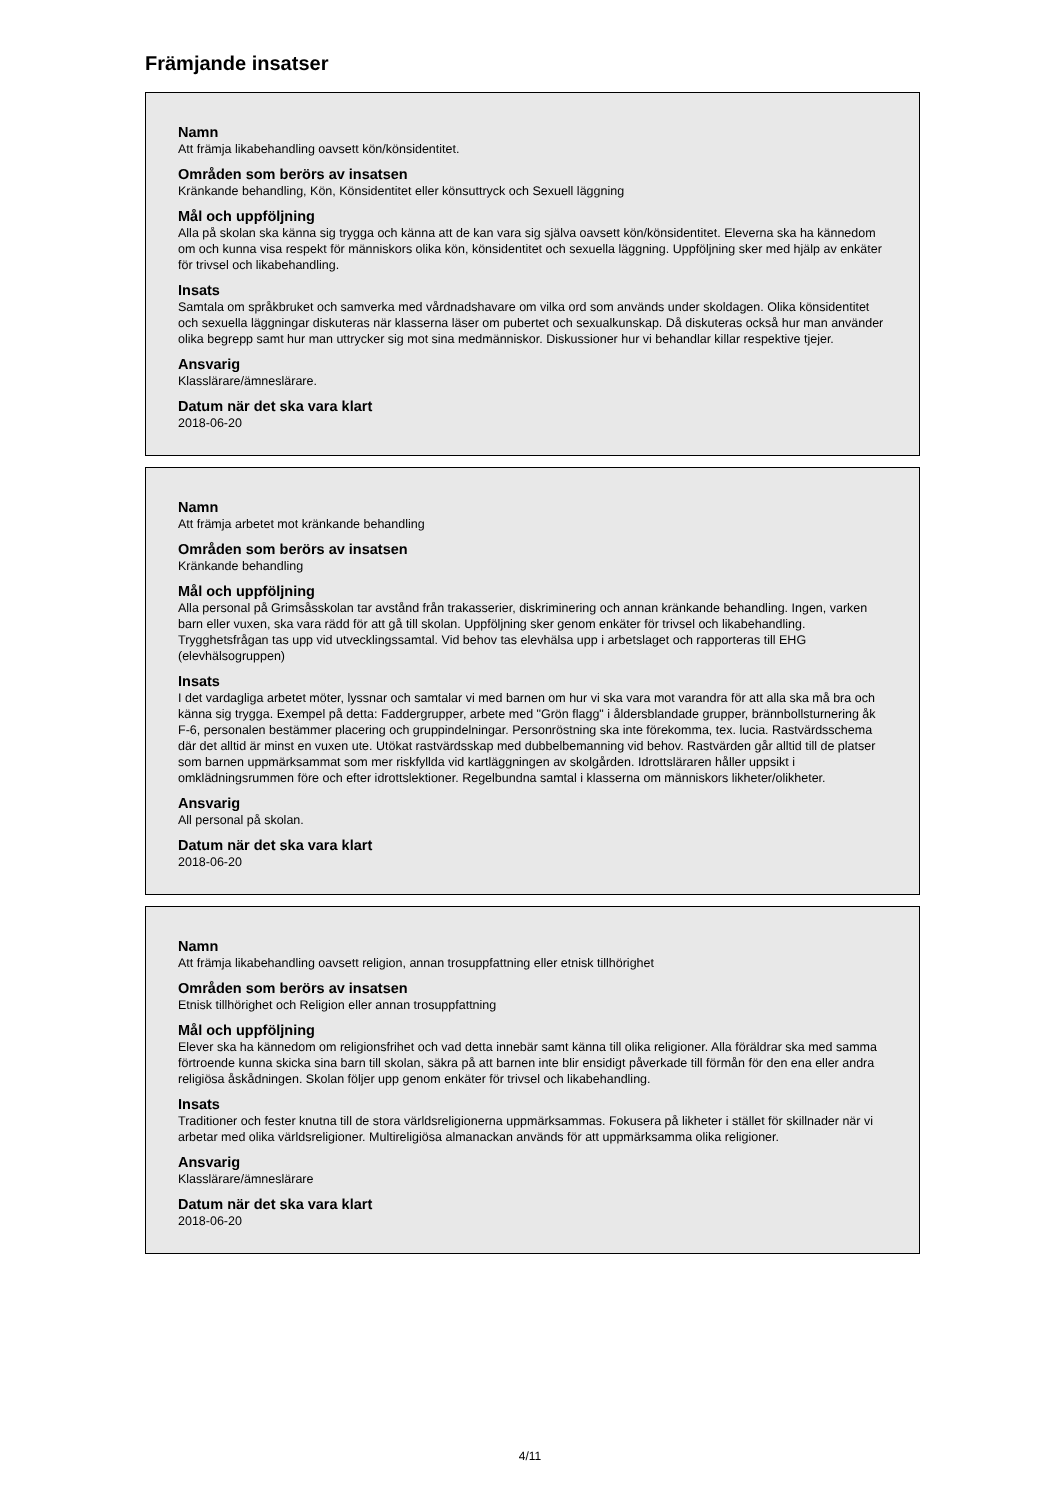Främjande insatser
Namn
Att främja likabehandling oavsett kön/könsidentitet.
Områden som berörs av insatsen
Kränkande behandling, Kön, Könsidentitet eller könsuttryck och Sexuell läggning
Mål och uppföljning
Alla på skolan ska känna sig trygga och känna att de kan vara sig själva oavsett kön/könsidentitet. Eleverna ska ha kännedom om och kunna visa respekt för människors olika kön, könsidentitet och sexuella läggning. Uppföljning sker med hjälp av enkäter för trivsel och likabehandling.
Insats
Samtala om språkbruket och samverka med vårdnadshavare om vilka ord som används under skoldagen. Olika könsidentitet och sexuella läggningar diskuteras när klasserna läser om pubertet och sexualkunskap. Då diskuteras också hur man använder olika begrepp samt hur man uttrycker sig mot sina medmänniskor. Diskussioner hur vi behandlar killar respektive tjejer.
Ansvarig
Klasslärare/ämneslärare.
Datum när det ska vara klart
2018-06-20
Namn
Att främja arbetet mot kränkande behandling
Områden som berörs av insatsen
Kränkande behandling
Mål och uppföljning
Alla personal på Grimsåsskolan tar avstånd från trakasserier, diskriminering och annan kränkande behandling. Ingen, varken barn eller vuxen, ska vara rädd för att gå till skolan. Uppföljning sker genom enkäter för trivsel och likabehandling. Trygghetsfrågan tas upp vid utvecklingssamtal. Vid behov tas elevhälsa upp i arbetslaget och rapporteras till EHG (elevhälsogruppen)
Insats
I det vardagliga arbetet möter, lyssnar och samtalar vi med barnen om hur vi ska vara mot varandra för att alla ska må bra och känna sig trygga. Exempel på detta: Faddergrupper, arbete med "Grön flagg" i åldersblandade grupper, brännbollsturnering åk F-6, personalen bestämmer placering och gruppindelningar. Personröstning ska inte förekomma, tex. lucia. Rastvärdsschema där det alltid är minst en vuxen ute. Utökat rastvärdsskap med dubbelbemanning vid behov. Rastvärden går alltid till de platser som barnen uppmärksammat som mer riskfyllda vid kartläggningen av skolgården. Idrottsläraren håller uppsikt i omklädningsrummen före och efter idrottslektioner. Regelbundna samtal i klasserna om människors likheter/olikheter.
Ansvarig
All personal på skolan.
Datum när det ska vara klart
2018-06-20
Namn
Att främja likabehandling oavsett religion, annan trosuppfattning eller etnisk tillhörighet
Områden som berörs av insatsen
Etnisk tillhörighet och Religion eller annan trosuppfattning
Mål och uppföljning
Elever ska ha kännedom om religionsfrihet och vad detta innebär samt känna till olika religioner. Alla föräldrar ska med samma förtroende kunna skicka sina barn till skolan, säkra på att barnen inte blir ensidigt påverkade till förmån för den ena eller andra religiösa åskådningen. Skolan följer upp genom enkäter för trivsel och likabehandling.
Insats
Traditioner och fester knutna till de stora världsreligionerna uppmärksammas. Fokusera på likheter i stället för skillnader när vi arbetar med olika världsreligioner. Multireligiösa almanackan används för att uppmärksamma olika religioner.
Ansvarig
Klasslärare/ämneslärare
Datum när det ska vara klart
2018-06-20
4/11